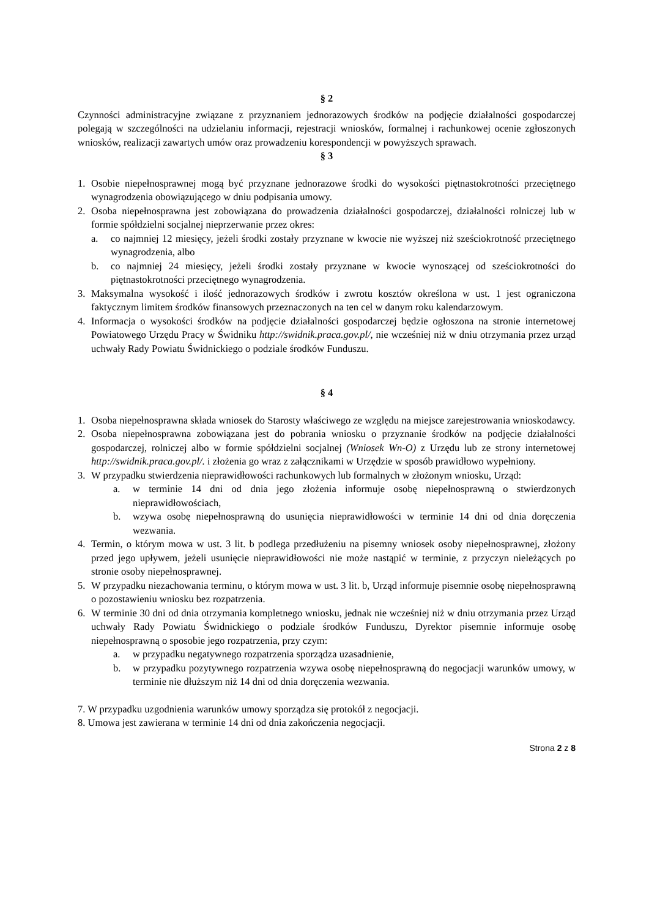§ 2
Czynności administracyjne związane z przyznaniem jednorazowych środków na podjęcie działalności gospodarczej polegają w szczególności na udzielaniu informacji, rejestracji wniosków, formalnej i rachunkowej ocenie zgłoszonych wniosków, realizacji zawartych umów oraz prowadzeniu korespondencji w powyższych sprawach.
§ 3
1. Osobie niepełnosprawnej mogą być przyznane jednorazowe środki do wysokości piętnastokrotności przeciętnego wynagrodzenia obowiązującego w dniu podpisania umowy.
2. Osoba niepełnosprawna jest zobowiązana do prowadzenia działalności gospodarczej, działalności rolniczej lub w formie spółdzielni socjalnej nieprzerwanie przez okres:
a. co najmniej 12 miesięcy, jeżeli środki zostały przyznane w kwocie nie wyższej niż sześciokrotność przeciętnego wynagrodzenia, albo
b. co najmniej 24 miesięcy, jeżeli środki zostały przyznane w kwocie wynoszącej od sześciokrotności do piętnastokrotności przeciętnego wynagrodzenia.
3. Maksymalna wysokość i ilość jednorazowych środków i zwrotu kosztów określona w ust. 1 jest ograniczona faktycznym limitem środków finansowych przeznaczonych na ten cel w danym roku kalendarzowym.
4. Informacja o wysokości środków na podjęcie działalności gospodarczej będzie ogłoszona na stronie internetowej Powiatowego Urzędu Pracy w Świdniku http://swidnik.praca.gov.pl/, nie wcześniej niż w dniu otrzymania przez urząd uchwały Rady Powiatu Świdnickiego o podziale środków Funduszu.
§ 4
1. Osoba niepełnosprawna składa wniosek do Starosty właściwego ze względu na miejsce zarejestrowania wnioskodawcy.
2. Osoba niepełnosprawna zobowiązana jest do pobrania wniosku o przyznanie środków na podjęcie działalności gospodarczej, rolniczej albo w formie spółdzielni socjalnej (Wniosek Wn-O) z Urzędu lub ze strony internetowej http://swidnik.praca.gov.pl/. i złożenia go wraz z załącznikami w Urzędzie w sposób prawidłowo wypełniony.
3. W przypadku stwierdzenia nieprawidłowości rachunkowych lub formalnych w złożonym wniosku, Urząd:
a. w terminie 14 dni od dnia jego złożenia informuje osobę niepełnosprawną o stwierdzonych nieprawidłowościach,
b. wzywa osobę niepełnosprawną do usunięcia nieprawidłowości w terminie 14 dni od dnia doręczenia wezwania.
4. Termin, o którym mowa w ust. 3 lit. b podlega przedłużeniu na pisemny wniosek osoby niepełnosprawnej, złożony przed jego upływem, jeżeli usunięcie nieprawidłowości nie może nastąpić w terminie, z przyczyn nieleżących po stronie osoby niepełnosprawnej.
5. W przypadku niezachowania terminu, o którym mowa w ust. 3 lit. b, Urząd informuje pisemnie osobę niepełnosprawną o pozostawieniu wniosku bez rozpatrzenia.
6. W terminie 30 dni od dnia otrzymania kompletnego wniosku, jednak nie wcześniej niż w dniu otrzymania przez Urząd uchwały Rady Powiatu Świdnickiego o podziale środków Funduszu, Dyrektor pisemnie informuje osobę niepełnosprawną o sposobie jego rozpatrzenia, przy czym:
a. w przypadku negatywnego rozpatrzenia sporządza uzasadnienie,
b. w przypadku pozytywnego rozpatrzenia wzywa osobę niepełnosprawną do negocjacji warunków umowy, w terminie nie dłuższym niż 14 dni od dnia doręczenia wezwania.
7. W przypadku uzgodnienia warunków umowy sporządza się protokół z negocjacji.
8. Umowa jest zawierana w terminie 14 dni od dnia zakończenia negocjacji.
Strona 2 z 8